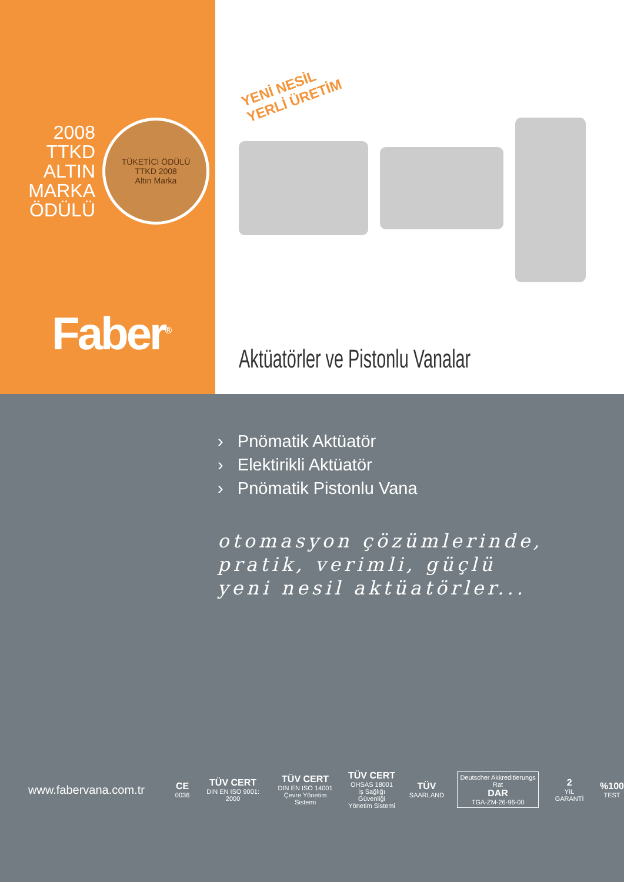2008
TTKD
ALTIN
MARKA
ÖDÜLÜ
TÜKETİCİ ÖDÜLÜ
TTKD 2008
Altın Marka
Faber<sup>®</sup>
YENİ NESİL
YERLİ ÜRETİM
Aktüatörler ve Pistonlu Vanalar
› Pnömatik Aktüatör
› Elektirikli Aktüatör
› Pnömatik Pistonlu Vana
otomasyon çözümlerinde,
pratik, verimli, güçlü
yeni nesil aktüatörler...
www.fabervana.com.tr
CE
0036
TÜV CERT
DIN EN ISO 9001: 2000
TÜV CERT
DIN EN ISO 14001
Çevre Yönetim Sistemi
TÜV CERT
OHSAS 18001
İş Sağlığı Güvenliği
Yönetim Sistemi
TÜV
SAARLAND
Deutscher Akkreditierungs Rat
DAR
TGA-ZM-26-96-00
2
YIL GARANTİ
%100
TEST